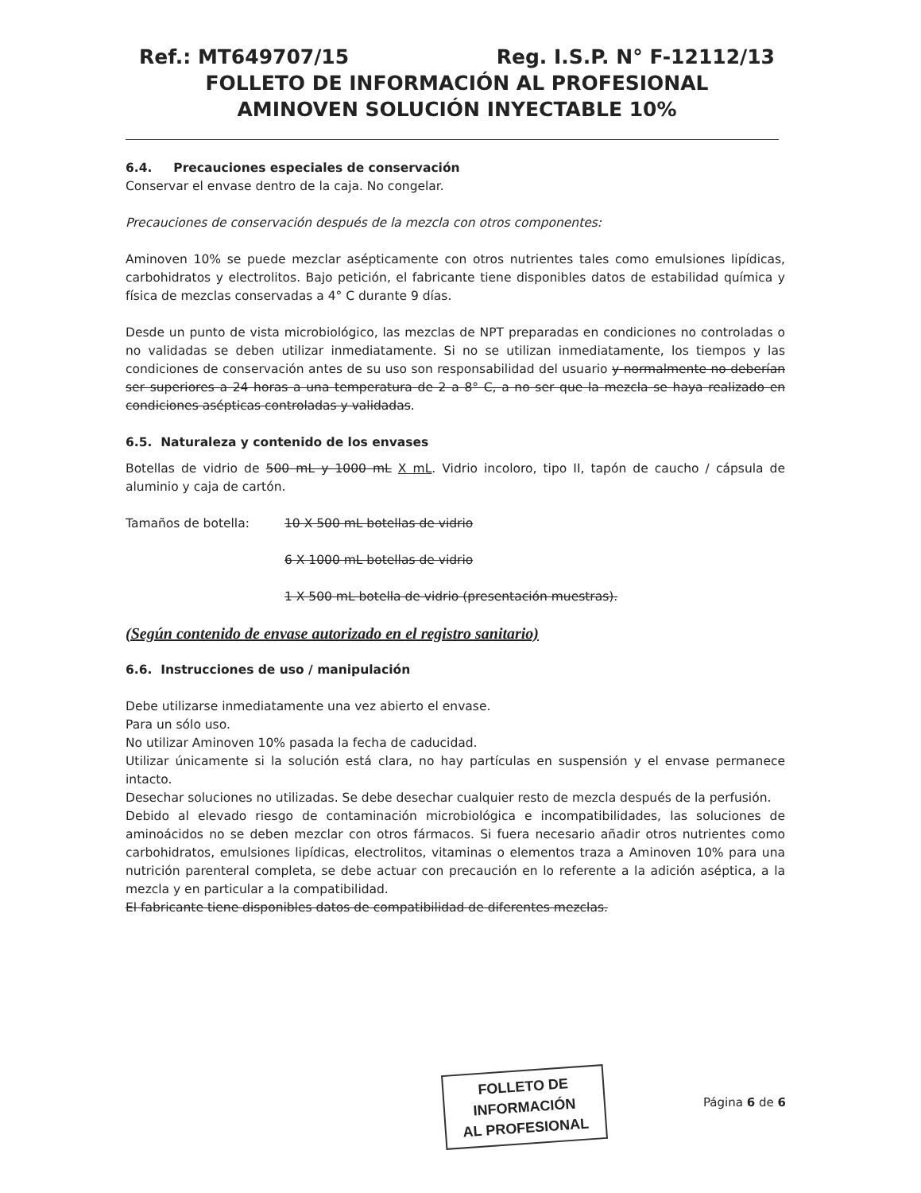Ref.: MT649707/15 Reg. I.S.P. N° F-12112/13
FOLLETO DE INFORMACIÓN AL PROFESIONAL
AMINOVEN SOLUCIÓN INYECTABLE 10%
6.4. Precauciones especiales de conservación
Conservar el envase dentro de la caja. No congelar.
Precauciones de conservación después de la mezcla con otros componentes:
Aminoven 10% se puede mezclar asépticamente con otros nutrientes tales como emulsiones lipídicas, carbohidratos y electrolitos. Bajo petición, el fabricante tiene disponibles datos de estabilidad química y física de mezclas conservadas a 4° C durante 9 días.
Desde un punto de vista microbiológico, las mezclas de NPT preparadas en condiciones no controladas o no validadas se deben utilizar inmediatamente. Si no se utilizan inmediatamente, los tiempos y las condiciones de conservación antes de su uso son responsabilidad del usuario y normalmente no deberían ser superiores a 24 horas a una temperatura de 2 a 8° C, a no ser que la mezcla se haya realizado en condiciones asépticas controladas y validadas.
6.5. Naturaleza y contenido de los envases
Botellas de vidrio de 500 mL y 1000 mL X mL. Vidrio incoloro, tipo II, tapón de caucho / cápsula de aluminio y caja de cartón.
Tamaños de botella: 10 X 500 mL botellas de vidrio
6 X 1000 mL botellas de vidrio
1 X 500 mL botella de vidrio (presentación muestras).
(Según contenido de envase autorizado en el registro sanitario)
6.6. Instrucciones de uso / manipulación
Debe utilizarse inmediatamente una vez abierto el envase.
Para un sólo uso.
No utilizar Aminoven 10% pasada la fecha de caducidad.
Utilizar únicamente si la solución está clara, no hay partículas en suspensión y el envase permanece intacto.
Desechar soluciones no utilizadas. Se debe desechar cualquier resto de mezcla después de la perfusión.
Debido al elevado riesgo de contaminación microbiológica e incompatibilidades, las soluciones de aminoácidos no se deben mezclar con otros fármacos. Si fuera necesario añadir otros nutrientes como carbohidratos, emulsiones lipídicas, electrolitos, vitaminas o elementos traza a Aminoven 10% para una nutrición parenteral completa, se debe actuar con precaución en lo referente a la adición aséptica, a la mezcla y en particular a la compatibilidad.
El fabricante tiene disponibles datos de compatibilidad de diferentes mezclas.
FOLLETO DE INFORMACIÓN
AL PROFESIONAL
Página 6 de 6